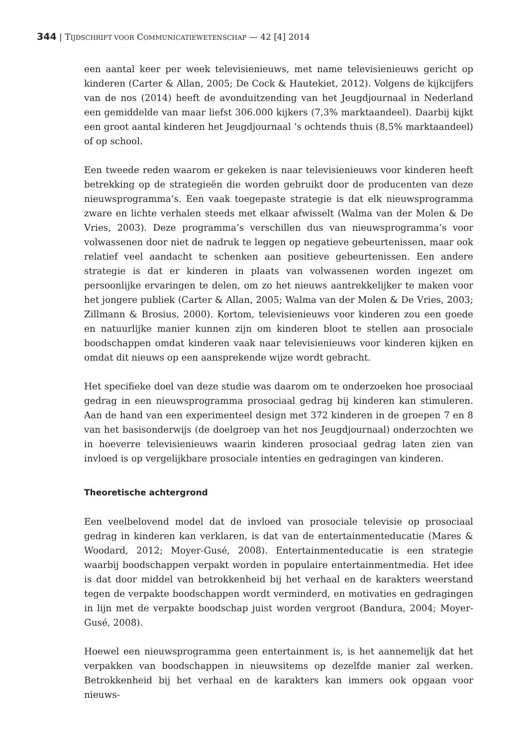344 | TIJDSCHRIFT VOOR COMMUNICATIEWETENSCHAP — 42 [4] 2014
een aantal keer per week televisienieuws, met name televisienieuws gericht op kinderen (Carter & Allan, 2005; De Cock & Hautekiet, 2012). Volgens de kijkcijfers van de nos (2014) heeft de avonduitzending van het Jeugdjournaal in Nederland een gemiddelde van maar liefst 306.000 kijkers (7,3% marktaandeel). Daarbij kijkt een groot aantal kinderen het Jeugdjournaal ’s ochtends thuis (8,5% marktaandeel) of op school.
Een tweede reden waarom er gekeken is naar televisienieuws voor kinderen heeft betrekking op de strategieën die worden gebruikt door de producenten van deze nieuwsprogramma’s. Een vaak toegepaste strategie is dat elk nieuwsprogramma zware en lichte verhalen steeds met elkaar afwisselt (Walma van der Molen & De Vries, 2003). Deze programma’s verschillen dus van nieuwsprogramma’s voor volwassenen door niet de nadruk te leggen op negatieve gebeurtenissen, maar ook relatief veel aandacht te schenken aan positieve gebeurtenissen. Een andere strategie is dat er kinderen in plaats van volwassenen worden ingezet om persoonlijke ervaringen te delen, om zo het nieuws aantrekkelijker te maken voor het jongere publiek (Carter & Allan, 2005; Walma van der Molen & De Vries, 2003; Zillmann & Brosius, 2000). Kortom, televisienieuws voor kinderen zou een goede en natuurlijke manier kunnen zijn om kinderen bloot te stellen aan prosociale boodschappen omdat kinderen vaak naar televisienieuws voor kinderen kijken en omdat dit nieuws op een aansprekende wijze wordt gebracht.
Het specifieke doel van deze studie was daarom om te onderzoeken hoe prosociaal gedrag in een nieuwsprogramma prosociaal gedrag bij kinderen kan stimuleren. Aan de hand van een experimenteel design met 372 kinderen in de groepen 7 en 8 van het basisonderwijs (de doelgroep van het nos Jeugdjournaal) onderzochten we in hoeverre televisienieuws waarin kinderen prosociaal gedrag laten zien van invloed is op vergelijkbare prosociale intenties en gedragingen van kinderen.
Theoretische achtergrond
Een veelbelovend model dat de invloed van prosociale televisie op prosociaal gedrag in kinderen kan verklaren, is dat van de entertainmenteducatie (Mares & Woodard, 2012; Moyer-Gusé, 2008). Entertainmenteducatie is een strategie waarbij boodschappen verpakt worden in populaire entertainmentmedia. Het idee is dat door middel van betrokkenheid bij het verhaal en de karakters weerstand tegen de verpakte boodschappen wordt verminderd, en motivaties en gedragingen in lijn met de verpakte boodschap juist worden vergroot (Bandura, 2004; Moyer-Gusé, 2008).
Hoewel een nieuwsprogramma geen entertainment is, is het aannemelijk dat het verpakken van boodschappen in nieuwsitems op dezelfde manier zal werken. Betrokkenheid bij het verhaal en de karakters kan immers ook opgaan voor nieuws-